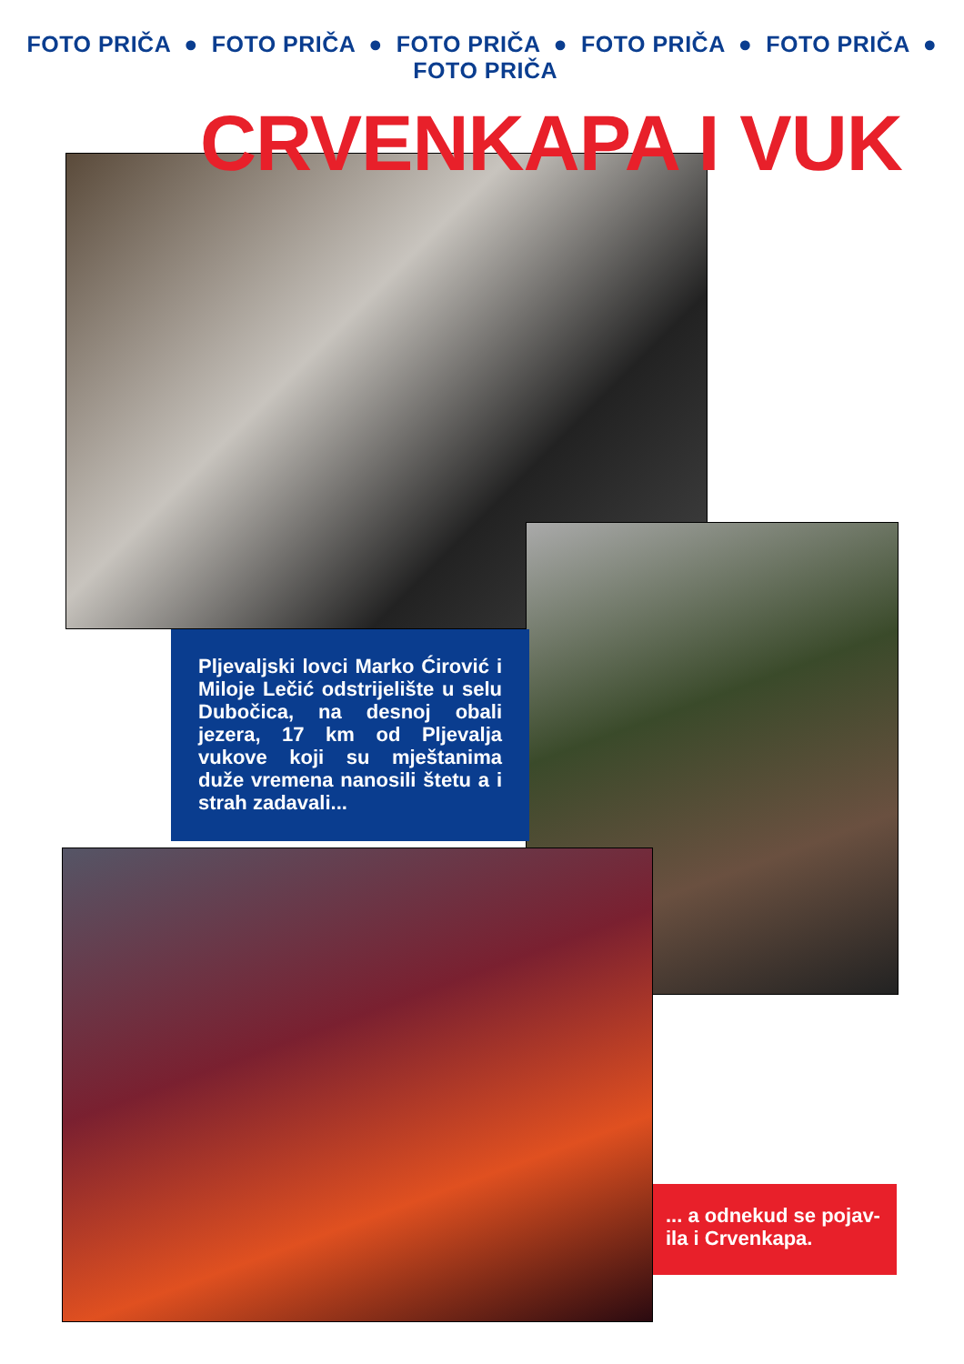FOTO PRIČA ● FOTO PRIČA ● FOTO PRIČA ● FOTO PRIČA ● FOTO PRIČA ● FOTO PRIČA
CRVENKAPA I VUK
Pljevaljski lovci Marko Ćirović i Miloje Lečić odstrijelište u selu Dubočica, na desnoj obali jezera, 17 km od Pljevalja vukove koji su mještanima duže vremena nanosili štetu a i strah zadavali...
... a odnekud se pojav-ila i Crvenkapa.